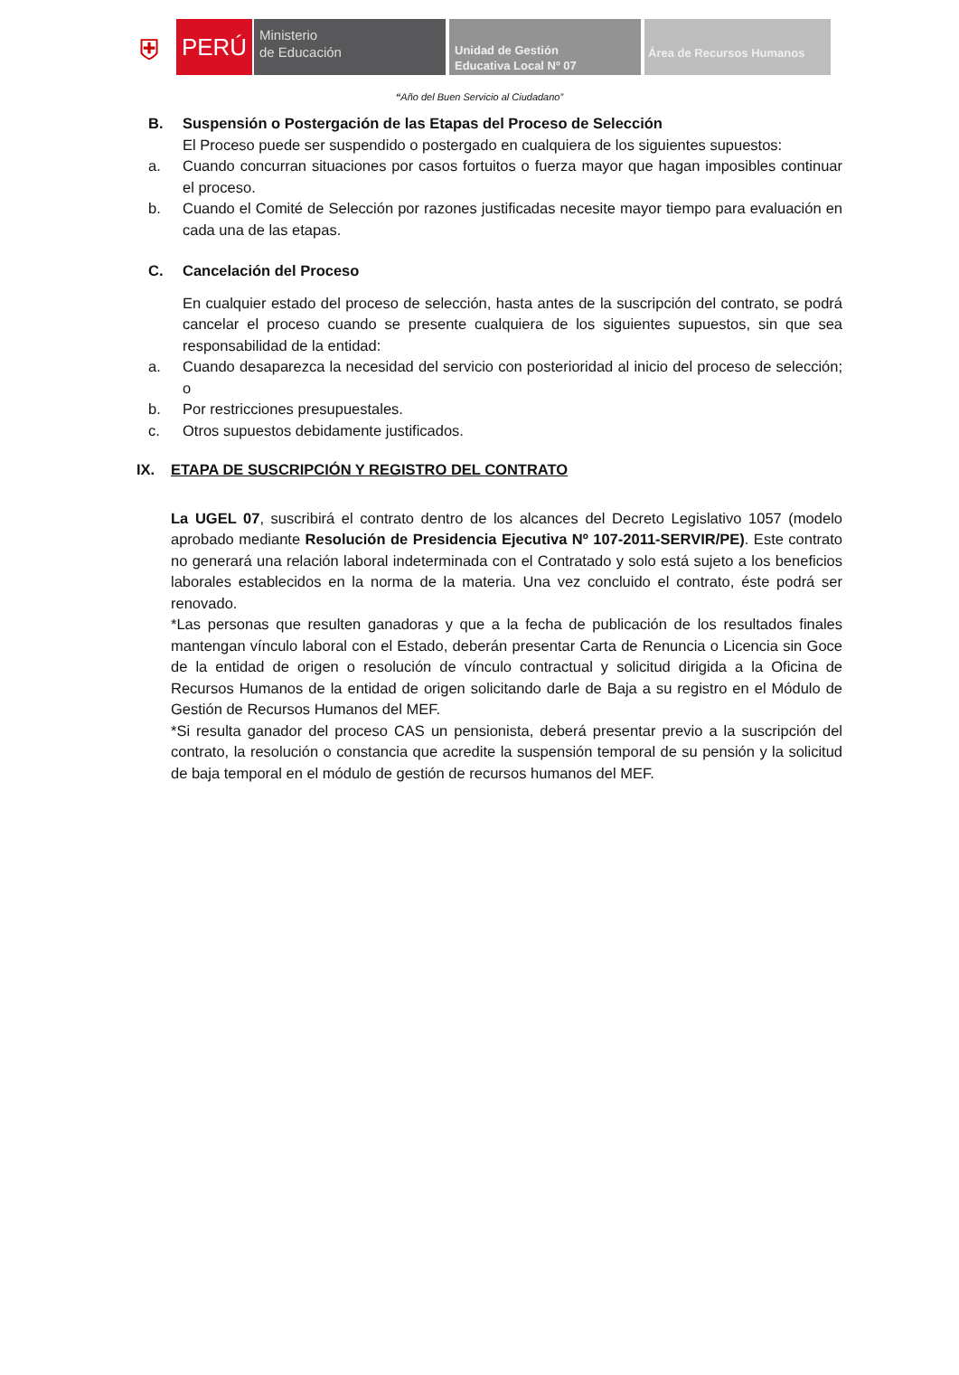⛨
PERÚ
Ministerio
de Educación
Unidad de Gestión
Educativa Local Nº 07
Área de Recursos Humanos
“Año del Buen Servicio al Ciudadano”
B. Suspensión o Postergación de las Etapas del Proceso de Selección
El Proceso puede ser suspendido o postergado en cualquiera de los siguientes supuestos:
a. Cuando concurran situaciones por casos fortuitos o fuerza mayor que hagan imposibles continuar el proceso.
b. Cuando el Comité de Selección por razones justificadas necesite mayor tiempo para evaluación en cada una de las etapas.
C. Cancelación del Proceso
En cualquier estado del proceso de selección, hasta antes de la suscripción del contrato, se podrá cancelar el proceso cuando se presente cualquiera de los siguientes supuestos, sin que sea responsabilidad de la entidad:
a. Cuando desaparezca la necesidad del servicio con posterioridad al inicio del proceso de selección; o
b. Por restricciones presupuestales.
c. Otros supuestos debidamente justificados.
IX. ETAPA DE SUSCRIPCIÓN Y REGISTRO DEL CONTRATO
La UGEL 07, suscribirá el contrato dentro de los alcances del Decreto Legislativo 1057 (modelo aprobado mediante Resolución de Presidencia Ejecutiva Nº 107-2011-SERVIR/PE). Este contrato no generará una relación laboral indeterminada con el Contratado y solo está sujeto a los beneficios laborales establecidos en la norma de la materia. Una vez concluido el contrato, éste podrá ser renovado.
*Las personas que resulten ganadoras y que a la fecha de publicación de los resultados finales mantengan vínculo laboral con el Estado, deberán presentar Carta de Renuncia o Licencia sin Goce de la entidad de origen o resolución de vínculo contractual y solicitud dirigida a la Oficina de Recursos Humanos de la entidad de origen solicitando darle de Baja a su registro en el Módulo de Gestión de Recursos Humanos del MEF.
*Si resulta ganador del proceso CAS un pensionista, deberá presentar previo a la suscripción del contrato, la resolución o constancia que acredite la suspensión temporal de su pensión y la solicitud de baja temporal en el módulo de gestión de recursos humanos del MEF.